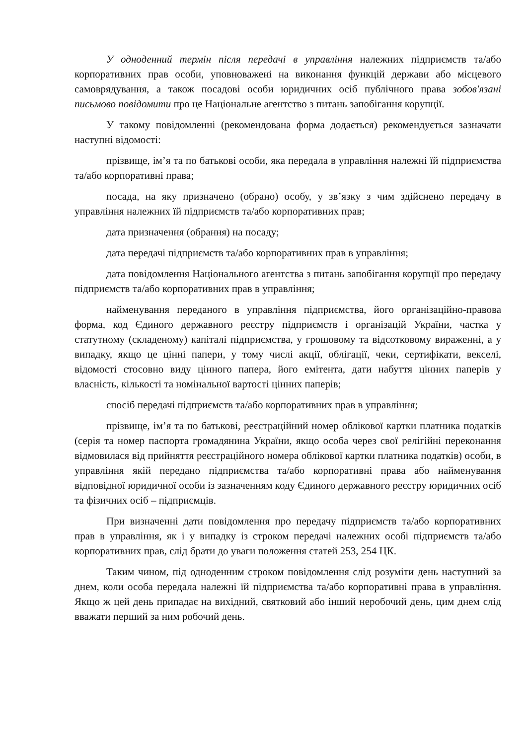У одноденний термін після передачі в управління належних підприємств та/або корпоративних прав особи, уповноважені на виконання функцій держави або місцевого самоврядування, а також посадові особи юридичних осіб публічного права зобов'язані письмово повідомити про це Національне агентство з питань запобігання корупції.
У такому повідомленні (рекомендована форма додається) рекомендується зазначати наступні відомості:
прізвище, ім’я та по батькові особи, яка передала в управління належні їй підприємства та/або корпоративні права;
посада, на яку призначено (обрано) особу, у зв’язку з чим здійснено передачу в управління належних їй підприємств та/або корпоративних прав;
дата призначення (обрання) на посаду;
дата передачі підприємств та/або корпоративних прав в управління;
дата повідомлення Національного агентства з питань запобігання корупції про передачу підприємств та/або корпоративних прав в управління;
найменування переданого в управління підприємства, його організаційно-правова форма, код Єдиного державного реєстру підприємств і організацій України, частка у статутному (складеному) капіталі підприємства, у грошовому та відсотковому вираженні, а у випадку, якщо це цінні папери, у тому числі акції, облігації, чеки, сертифікати, векселі, відомості стосовно виду цінного папера, його емітента, дати набуття цінних паперів у власність, кількості та номінальної вартості цінних паперів;
спосіб передачі підприємств та/або корпоративних прав в управління;
прізвище, ім’я та по батькові, реєстраційний номер облікової картки платника податків (серія та номер паспорта громадянина України, якщо особа через свої релігійні переконання відмовилася від прийняття реєстраційного номера облікової картки платника податків) особи, в управління якій передано підприємства та/або корпоративні права або найменування відповідної юридичної особи із зазначенням коду Єдиного державного реєстру юридичних осіб та фізичних осіб – підприємців.
При визначенні дати повідомлення про передачу підприємств та/або корпоративних прав в управління, як і у випадку із строком передачі належних особі підприємств та/або корпоративних прав, слід брати до уваги положення статей 253, 254 ЦК.
Таким чином, під одноденним строком повідомлення слід розуміти день наступний за днем, коли особа передала належні їй підприємства та/або корпоративні права в управління. Якщо ж цей день припадає на вихідний, святковий або інший неробочий день, цим днем слід вважати перший за ним робочий день.